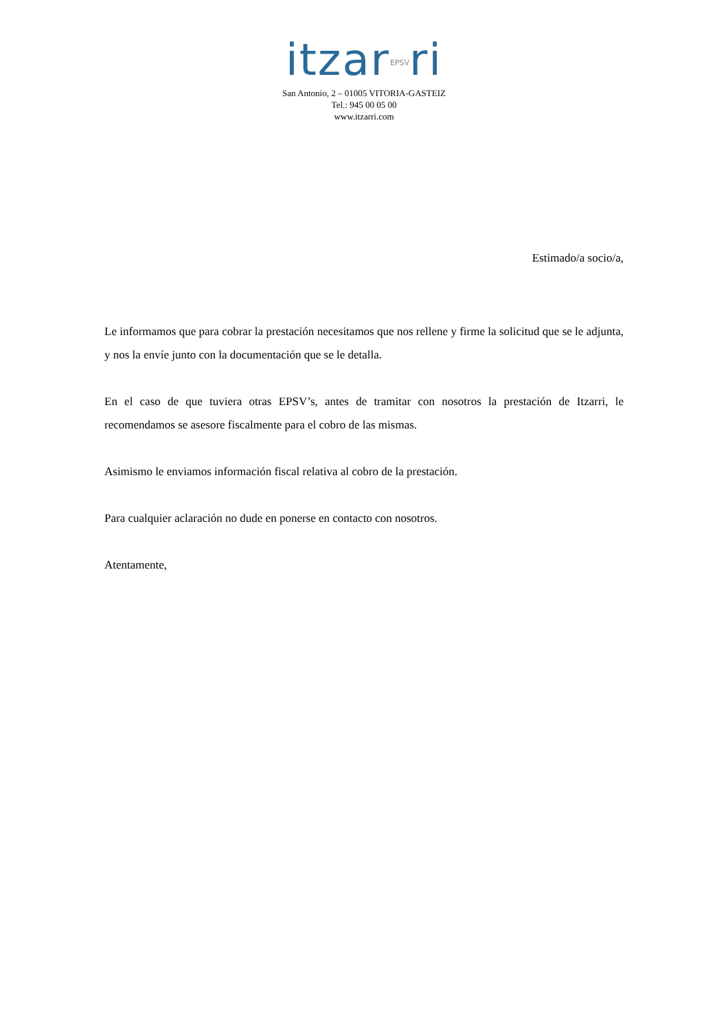itzar<sub>EPSV</sub>ri
San Antonio, 2 – 01005 VITORIA-GASTEIZ
Tel.: 945 00 05 00
www.itzarri.com
Estimado/a socio/a,
Le informamos que para cobrar la prestación necesitamos que nos rellene y firme la solicitud que se le adjunta, y nos la envíe junto con la documentación que se le detalla.
En el caso de que tuviera otras EPSV’s, antes de tramitar con nosotros la prestación de Itzarri, le recomendamos se asesore fiscalmente para el cobro de las mismas.
Asimismo le enviamos información fiscal relativa al cobro de la prestación.
Para cualquier aclaración no dude en ponerse en contacto con nosotros.
Atentamente,